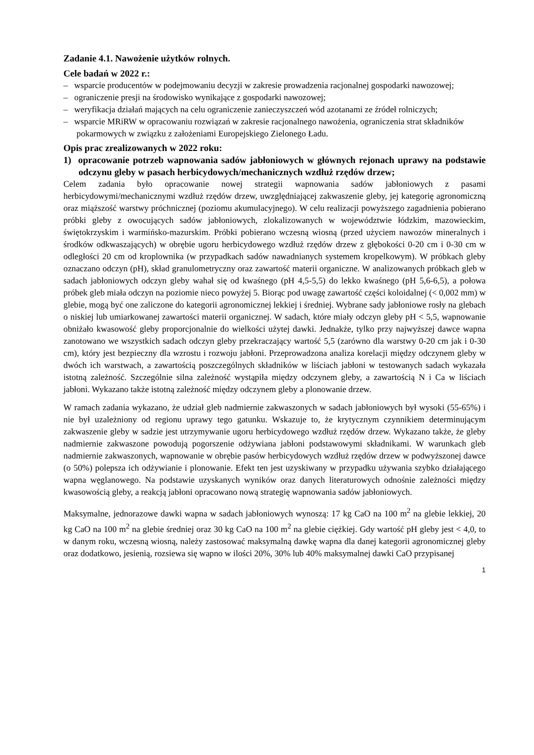Zadanie 4.1. Nawożenie użytków rolnych.
Cele badań w 2022 r.:
– wsparcie producentów w podejmowaniu decyzji w zakresie prowadzenia racjonalnej gospodarki nawozowej;
– ograniczenie presji na środowisko wynikające z gospodarki nawozowej;
– weryfikacja działań mających na celu ograniczenie zanieczyszczeń wód azotanami ze źródeł rolniczych;
– wsparcie MRiRW w opracowaniu rozwiązań w zakresie racjonalnego nawożenia, ograniczenia strat składników pokarmowych w związku z założeniami Europejskiego Zielonego Ładu.
Opis prac zrealizowanych w 2022 roku:
1) opracowanie potrzeb wapnowania sadów jabłoniowych w głównych rejonach uprawy na podstawie odczynu gleby w pasach herbicydowych/mechanicznych wzdłuż rzędów drzew;
Celem zadania było opracowanie nowej strategii wapnowania sadów jabłoniowych z pasami herbicydowymi/mechanicznymi wzdłuż rzędów drzew, uwzględniającej zakwaszenie gleby, jej kategorię agronomiczną oraz miąższość warstwy próchnicznej (poziomu akumulacyjnego). W celu realizacji powyższego zagadnienia pobierano próbki gleby z owocujących sadów jabłoniowych, zlokalizowanych w województwie łódzkim, mazowieckim, świętokrzyskim i warmińsko-mazurskim. Próbki pobierano wczesną wiosną (przed użyciem nawozów mineralnych i środków odkwaszających) w obrębie ugoru herbicydowego wzdłuż rzędów drzew z głębokości 0-20 cm i 0-30 cm w odległości 20 cm od kroplownika (w przypadkach sadów nawadnianych systemem kropelkowym). W próbkach gleby oznaczano odczyn (pH), skład granulometryczny oraz zawartość materii organiczne. W analizowanych próbkach gleb w sadach jabłoniowych odczyn gleby wahał się od kwaśnego (pH 4,5-5,5) do lekko kwaśnego (pH 5,6-6,5), a połowa próbek gleb miała odczyn na poziomie nieco powyżej 5. Biorąc pod uwagę zawartość części koloidalnej (< 0,002 mm) w glebie, mogą być one zaliczone do kategorii agronomicznej lekkiej i średniej. Wybrane sady jabłoniowe rosły na glebach o niskiej lub umiarkowanej zawartości materii organicznej. W sadach, które miały odczyn gleby pH < 5,5, wapnowanie obniżało kwasowość gleby proporcjonalnie do wielkości użytej dawki. Jednakże, tylko przy najwyższej dawce wapna zanotowano we wszystkich sadach odczyn gleby przekraczający wartość 5,5 (zarówno dla warstwy 0-20 cm jak i 0-30 cm), który jest bezpieczny dla wzrostu i rozwoju jabłoni. Przeprowadzona analiza korelacji między odczynem gleby w dwóch ich warstwach, a zawartością poszczególnych składników w liściach jabłoni w testowanych sadach wykazała istotną zależność. Szczególnie silna zależność wystąpiła między odczynem gleby, a zawartością N i Ca w liściach jabłoni. Wykazano także istotną zależność między odczynem gleby a plonowanie drzew.
W ramach zadania wykazano, że udział gleb nadmiernie zakwaszonych w sadach jabłoniowych był wysoki (55-65%) i nie był uzależniony od regionu uprawy tego gatunku. Wskazuje to, że krytycznym czynnikiem determinującym zakwaszenie gleby w sadzie jest utrzymywanie ugoru herbicydowego wzdłuż rzędów drzew. Wykazano także, że gleby nadmiernie zakwaszone powodują pogorszenie odżywiana jabłoni podstawowymi składnikami. W warunkach gleb nadmiernie zakwaszonych, wapnowanie w obrębie pasów herbicydowych wzdłuż rzędów drzew w podwyższonej dawce (o 50%) polepsza ich odżywianie i plonowanie. Efekt ten jest uzyskiwany w przypadku używania szybko działającego wapna węglanowego. Na podstawie uzyskanych wyników oraz danych literaturowych odnośnie zależności między kwasowością gleby, a reakcją jabłoni opracowano nową strategię wapnowania sadów jabłoniowych.
Maksymalne, jednorazowe dawki wapna w sadach jabłoniowych wynoszą: 17 kg CaO na 100 m<sup>2</sup> na glebie lekkiej, 20 kg CaO na 100 m<sup>2</sup> na glebie średniej oraz 30 kg CaO na 100 m<sup>2</sup> na glebie ciężkiej. Gdy wartość pH gleby jest < 4,0, to w danym roku, wczesną wiosną, należy zastosować maksymalną dawkę wapna dla danej kategorii agronomicznej gleby oraz dodatkowo, jesienią, rozsiewa się wapno w ilości 20%, 30% lub 40% maksymalnej dawki CaO przypisanej
1